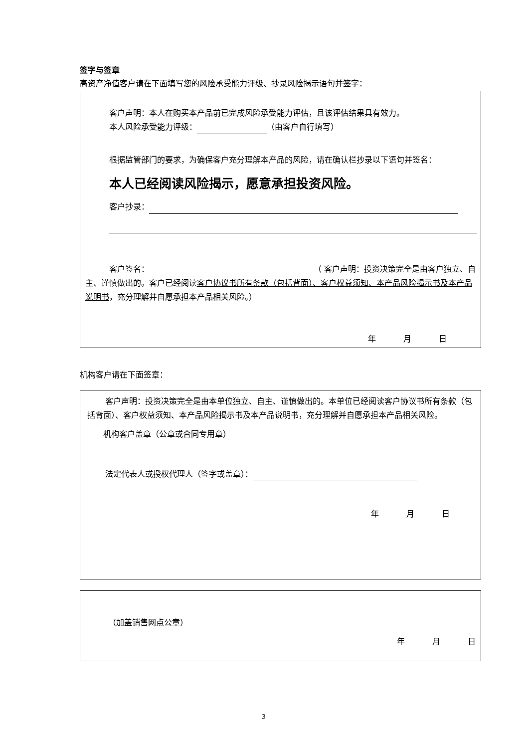签字与签章
高资产净值客户请在下面填写您的风险承受能力评级、抄录风险揭示语句并签字：
客户声明：本人在购买本产品前已完成风险承受能力评估，且该评估结果具有效力。
本人风险承受能力评级： （由客户自行填写）
根据监管部门的要求，为确保客户充分理解本产品的风险，请在确认栏抄录以下语句并签名：
本人已经阅读风险揭示，愿意承担投资风险。
客户抄录：
客户签名：　　　（ 客户声明：投资决策完全是由客户独立、自主、谨慎做出的。客户已经阅读客户协议书所有条款（包括背面）、客户权益须知、本产品风险揭示书及本产品说明书，充分理解并自愿承担本产品相关风险。）
年 月 日
机构客户请在下面签章：
客户声明：投资决策完全是由本单位独立、自主、谨慎做出的。本单位已经阅读客户协议书所有条款（包括背面）、客户权益须知、本产品风险揭示书及本产品说明书，充分理解并自愿承担本产品相关风险。
机构客户盖章（公章或合同专用章）
法定代表人或授权代理人（签字或盖章）：
年 月 日
（加盖销售网点公章）
年 月 日
3